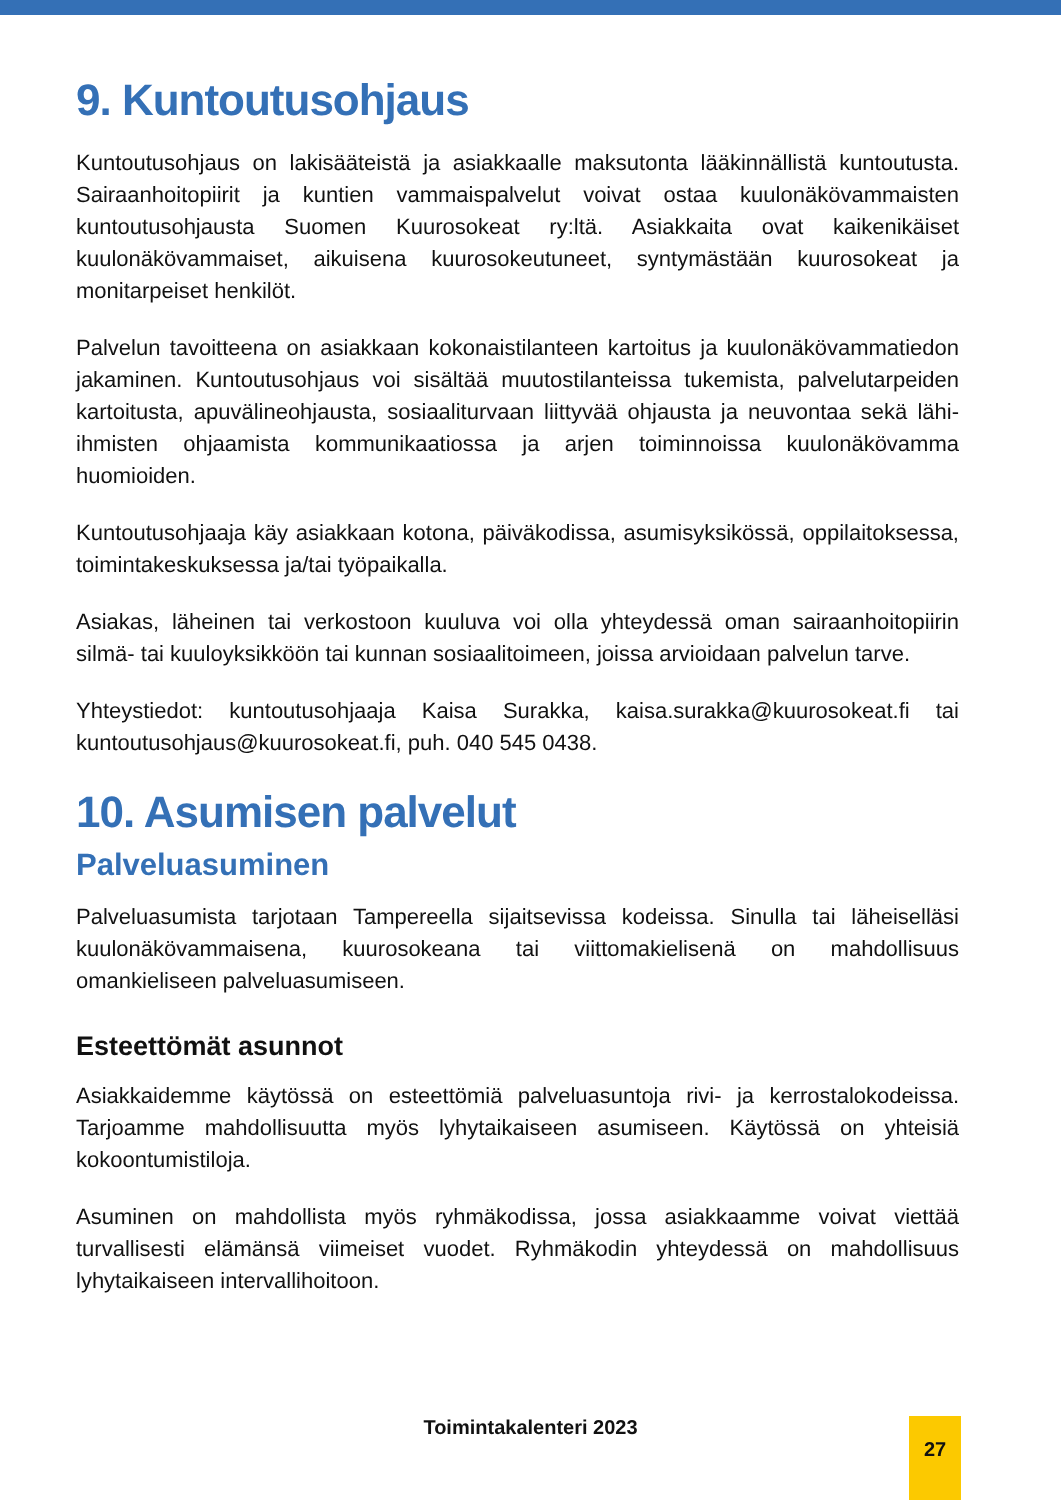9. Kuntoutusohjaus
Kuntoutusohjaus on lakisääteistä ja asiakkaalle maksutonta lääkinnällistä kuntoutusta. Sairaanhoitopiirit ja kuntien vammaispalvelut voivat ostaa kuulonäkövammaisten kuntoutusohjausta Suomen Kuurosokeat ry:ltä. Asiakkaita ovat kaikenikäiset kuulonäkövammaiset, aikuisena kuurosokeutuneet, syntymästään kuurosokeat ja monitarpeiset henkilöt.
Palvelun tavoitteena on asiakkaan kokonaistilanteen kartoitus ja kuulonäkövammatiedon jakaminen. Kuntoutusohjaus voi sisältää muutostilanteissa tukemista, palvelutarpeiden kartoitusta, apuvälineohjausta, sosiaaliturvaan liittyvää ohjausta ja neuvontaa sekä lähi-ihmisten ohjaamista kommunikaatiossa ja arjen toiminnoissa kuulonäkövamma huomioiden.
Kuntoutusohjaaja käy asiakkaan kotona, päiväkodissa, asumisyksikössä, oppilaitoksessa, toimintakeskuksessa ja/tai työpaikalla.
Asiakas, läheinen tai verkostoon kuuluva voi olla yhteydessä oman sairaanhoitopiirin silmä- tai kuuloyksikköön tai kunnan sosiaalitoimeen, joissa arvioidaan palvelun tarve.
Yhteystiedot: kuntoutusohjaaja Kaisa Surakka, kaisa.surakka@kuurosokeat.fi tai kuntoutusohjaus@kuurosokeat.fi, puh. 040 545 0438.
10. Asumisen palvelut
Palveluasuminen
Palveluasumista tarjotaan Tampereella sijaitsevissa kodeissa. Sinulla tai läheiselläsi kuulonäkövammaisena, kuurosokeana tai viittomakielisenä on mahdollisuus omankieliseen palveluasumiseen.
Esteettömät asunnot
Asiakkaidemme käytössä on esteettömiä palveluasuntoja rivi- ja kerrostalokodeissa. Tarjoamme mahdollisuutta myös lyhytaikaiseen asumiseen. Käytössä on yhteisiä kokoontumistiloja.
Asuminen on mahdollista myös ryhmäkodissa, jossa asiakkaamme voivat viettää turvallisesti elämänsä viimeiset vuodet. Ryhmäkodin yhteydessä on mahdollisuus lyhytaikaiseen intervallihoitoon.
Toimintakalenteri 2023 27